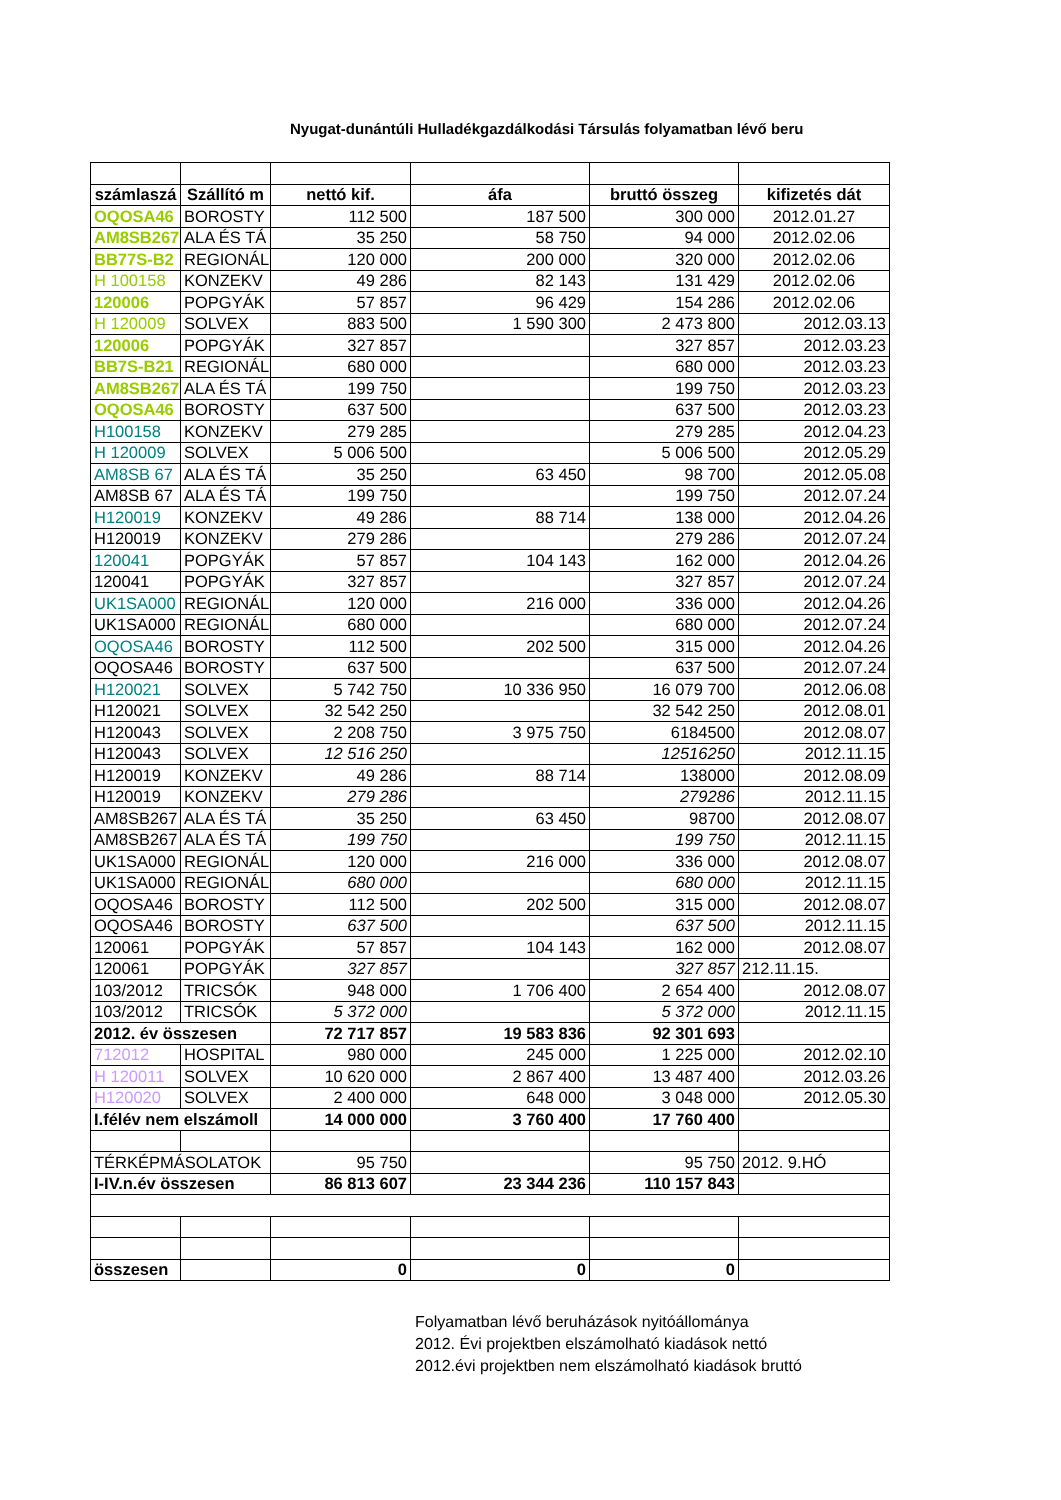Nyugat-dunántúli Hulladékgazdálkodási Társulás folyamatban lévő beru
| számlaszá | Szállító m | nettó kif. | áfa | bruttó összeg | kifizetés dát |
| --- | --- | --- | --- | --- | --- |
| OQOSA46 | BOROSTY | 112 500 | 187 500 | 300 000 | 2012.01.27 |
| AM8SB267 | ALA ÉS TÁ | 35 250 | 58 750 | 94 000 | 2012.02.06 |
| BB77S-B2 | REGIONÁL | 120 000 | 200 000 | 320 000 | 2012.02.06 |
| H 100158 | KONZEKV | 49 286 | 82 143 | 131 429 | 2012.02.06 |
| 120006 | POPGYÁK | 57 857 | 96 429 | 154 286 | 2012.02.06 |
| H 120009 | SOLVEX | 883 500 | 1 590 300 | 2 473 800 | 2012.03.13 |
| 120006 | POPGYÁK | 327 857 | | 327 857 | 2012.03.23 |
| BB7S-B21 | REGIONÁL | 680 000 | | 680 000 | 2012.03.23 |
| AM8SB267 | ALA ÉS TÁ | 199 750 | | 199 750 | 2012.03.23 |
| OQOSA46 | BOROSTY | 637 500 | | 637 500 | 2012.03.23 |
| H100158 | KONZEKV | 279 285 | | 279 285 | 2012.04.23 |
| H 120009 | SOLVEX | 5 006 500 | | 5 006 500 | 2012.05.29 |
| AM8SB 67 | ALA ÉS TÁ | 35 250 | 63 450 | 98 700 | 2012.05.08 |
| AM8SB 67 | ALA ÉS TÁ | 199 750 | | 199 750 | 2012.07.24 |
| H120019 | KONZEKV | 49 286 | 88 714 | 138 000 | 2012.04.26 |
| H120019 | KONZEKV | 279 286 | | 279 286 | 2012.07.24 |
| 120041 | POPGYÁK | 57 857 | 104 143 | 162 000 | 2012.04.26 |
| 120041 | POPGYÁK | 327 857 | | 327 857 | 2012.07.24 |
| UK1SA000 | REGIONÁL | 120 000 | 216 000 | 336 000 | 2012.04.26 |
| UK1SA000 | REGIONÁL | 680 000 | | 680 000 | 2012.07.24 |
| OQOSA46 | BOROSTY | 112 500 | 202 500 | 315 000 | 2012.04.26 |
| OQOSA46 | BOROSTY | 637 500 | | 637 500 | 2012.07.24 |
| H120021 | SOLVEX | 5 742 750 | 10 336 950 | 16 079 700 | 2012.06.08 |
| H120021 | SOLVEX | 32 542 250 | | 32 542 250 | 2012.08.01 |
| H120043 | SOLVEX | 2 208 750 | 3 975 750 | 6184500 | 2012.08.07 |
| H120043 | SOLVEX | 12 516 250 | | 12516250 | 2012.11.15 |
| H120019 | KONZEKV | 49 286 | 88 714 | 138000 | 2012.08.09 |
| H120019 | KONZEKV | 279 286 | | 279286 | 2012.11.15 |
| AM8SB267 | ALA ÉS TÁ | 35 250 | 63 450 | 98700 | 2012.08.07 |
| AM8SB267 | ALA ÉS TÁ | 199 750 | | 199 750 | 2012.11.15 |
| UK1SA000 | REGIONÁL | 120 000 | 216 000 | 336 000 | 2012.08.07 |
| UK1SA000 | REGIONÁL | 680 000 | | 680 000 | 2012.11.15 |
| OQOSA46 | BOROSTY | 112 500 | 202 500 | 315 000 | 2012.08.07 |
| OQOSA46 | BOROSTY | 637 500 | | 637 500 | 2012.11.15 |
| 120061 | POPGYÁK | 57 857 | 104 143 | 162 000 | 2012.08.07 |
| 120061 | POPGYÁK | 327 857 | | 327 857 | 212.11.15. |
| 103/2012 | TRICSÓK | 948 000 | 1 706 400 | 2 654 400 | 2012.08.07 |
| 103/2012 | TRICSÓK | 5 372 000 | | 5 372 000 | 2012.11.15 |
| 2012. év összesen | | 72 717 857 | 19 583 836 | 92 301 693 | |
| 712012 | HOSPITAL | 980 000 | 245 000 | 1 225 000 | 2012.02.10 |
| H 120011 | SOLVEX | 10 620 000 | 2 867 400 | 13 487 400 | 2012.03.26 |
| H120020 | SOLVEX | 2 400 000 | 648 000 | 3 048 000 | 2012.05.30 |
| I.félév nem elszámoll | | 14 000 000 | 3 760 400 | 17 760 400 | |
| TÉRKÉPMÁSOLATOK | | 95 750 | | 95 750 | 2012. 9.HÓ |
| I-IV.n.év összesen | | 86 813 607 | 23 344 236 | 110 157 843 | |
| összesen | | 0 | 0 | 0 | |
Folyamatban lévő beruházások nyitóállománya
2012. Évi projektben elszámolható kiadások nettó
2012.évi projektben nem elszámolható kiadások bruttó